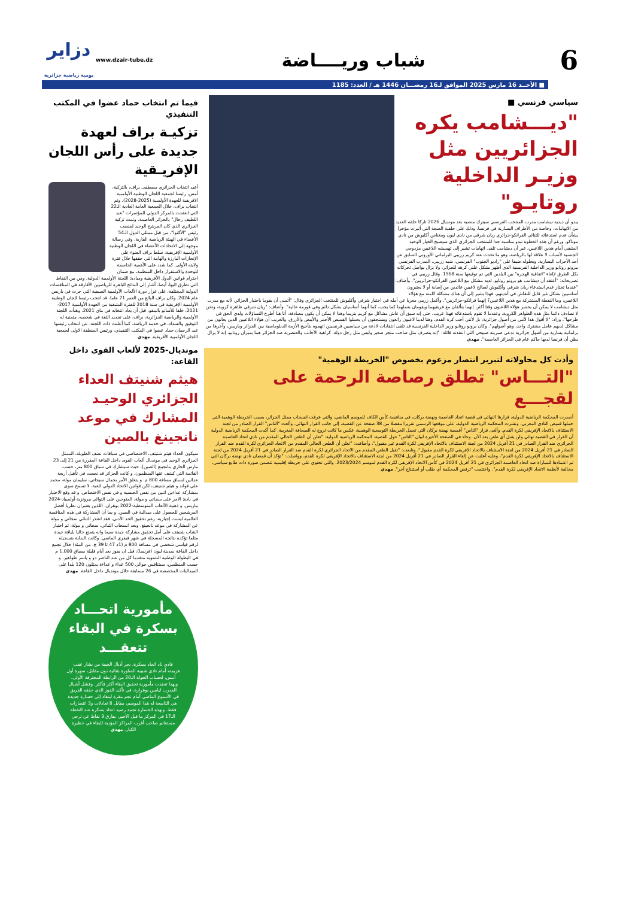6
شباب وريــــاضة
www.dzair-tube.dz
دزاير
يومية رياضية جزائرية
■ الأحــد 16 مارس 2025 الموافق لـ16 رمضـــان 1446 هـ / العدد: 1185
سياسي فرنسي ■
"ديـــشامب يكره الجزائريين مثل وزيـر الداخلية روتايـو"
يبدو أن ديديه ديشامب مدرب المنتخب الفرنسي سيترك منصبه بعد مونديال 2026 تاركا خلفه العديد من الاتهامات، وخاصة من الأطراف اليسارية في فرنسا، وذلك على خلفية الضجة التي أثيرت مؤخرا بشأن عدم استدعائه للثنائي الفرانكو-جزائري ريان شرقي من نادي ليون ومغناس أكليوش من نادي موناكو. ورغم أن هذه الخطوة تبدو مناسبة جدا للمنتخب الجزائري الذي سيصبح الخيار الوحيد المتبقي أمام هذين اللاعبين، غير أن ديشامب تلقى اتهامات تشير إلى تهميشه اللاعبين مزدوجي الجنسية لأسباب لا علاقة لها بالرياضة، وهو ما تحدث عنه كريم زريبي البرلماني الأوروبي السابق عن أحد الأحزاب اليسارية. وبحلوله ضيفا على "راديو الجنوب" الفرنسي، شبه زريبي، المدرب الفرنسي ببرونو روتايو وزير الداخلية الفرنسية الذي أظهر بشكل علني كرهه للجزائر، ولا يزال يواصل تحركاته بكل الطرق لإلغاء "اتفاقية الهجرة" بين البلدين التي تم توقيعها سنة 1968. وقال زريبي في تصريحاته: "أعتقد أن ديشامب هو برونو روتايو، لديه مشكل مع اللاعبين الفرانكو-جزائريين". وأضاف: "عندما تختار عدم استدعاء ريان شرقي وأكليوش لصالح لاعبين عائدين من إصابة أو لا يعتبرون أساسيين بشكل غير قابل للنقاش في أنديتهم، فهذا يشير إلى أن هناك مشكلة كامنة مع هؤلاء اللاعبين، وما النقطة المشتركة مع هذين اللاعبين؟ إنهما فرانكو-جزائريين". وأكمل زريبي معربا عن أمله في اختيار شرقي وأكليوش للمنتخب الجزائري وقال: "أتمنى أن يقوما باختيار الجزائر، لأنه مع مدرب مثل ديشامب لا يمكن أن يخسر هؤلاء اللاعبون وقتا أكثر، إنهما يتألقان مع فريقيهما ويقومان بعملهما كما يجب، كما أنهما أساسيان بشكل دائم وفي فورمة عالية". وأضاف: "ريان شرقي ظاهرة كروية، ونحن لا نصادف دائما مثل هذه الظواهر الكروية، وعندما لا تقوم باستدعائه فهذا غريب، حتى إنه سبق أن عاش مشاكل مع كريم بنزيما وهذا لا يمكن أن يكون مصادفة، أنا هنا أطرح التساؤلات ولدي الحق في طرحها". وزاد: "لا أقول هذا لأنني من أصول جزائرية، بل لأنني أحب كرة القدم، وهنا لدينا لاعبون رائعون ويستحقون أن يحملوا القميص الأحمر والأبيض والأزرق، والغريب أن هؤلاء اللاعبين الذين يعانون من مشاكل لديهم عامل مشترك واحد، وهو أصولهم". وكان برونو روتايو وزير الداخلية الفرنسية قد تلقى انتقادات لاذعة من سياسيين فرنسيين اتهموه بتأجيج الأزمة الدبلوماسية بين الجزائر وباريس، وآخرها من برلمانية يسارية من أصول جزائرية تدعى صبرينة صبيحي التي انتقدته قائلة: "إنه يتصرف مثل صاحب متجر صغير وليس مثل رجل دولة، كراهية الأجانب والعنصرية ضد الجزائر هما يميزان روتايو، إنه لا يزال يظن أن فرنسا لديها حاكم عام في الجزائر العاصمة". مهدي
وأدت كل محاولاته لتبرير انتصار مزعوم بخصوص "الخريطة الوهمية"
"التـــاس" تطلق رصاصة الرحمة على لقجـــع
أصدرت المحكمة الرياضية الدولية، قرارها النهائي في قضية اتحاد العاصمة ونهضة بركان، في منافسة كأس الكاف للموسم الماضي، والتي عرفت انسحاب ممثل الجزائر، بسبب الخريطة الوهمية التي حملها قميص النادي المغربي. ونشرت المحكمة الرياضية الدولية، على موقعها الرسمي تقريرا مفصلا من 38 صفحة عن القضية، إلى جانب القرار النهائي. وألغت "التاس" القرار الصادر من لجنة الاستئناف بالاتحاد الإفريقي لكرة القدم. وألغى قرار "التاس" أقمصة نهضة بركان التي تحمل الخريطة التوسعية الوهمية، عكس ما كانت تروج له الصحافة المغربية. كما أكدت المحكمة الرياضية الدولية أن القرار في القضية نهائي ولن يقبل أي طعن بعد الآن. وجاء في الصفحة الأخيرة لبيان "التاس" حول القضية: المحكمة الرياضية الدولية: "تعلن أن الطعن الحالي المقدم من نادي اتحاد العاصمة الجزائري ضد القرار الصادر في 21 أفريل 2024 من لجنة الاستئناف بالاتحاد الإفريقي لكرة القدم غير مقبول"، وأضافت: "تعلن أن الطعن الحالي المقدم من الاتحاد الجزائري لكرة القدم ضد القرار الصادر في 21 أفريل 2024 من لجنة الاستئناف بالاتحاد الإفريقي لكرة القدم مقبول"، وتابعت: "تقبل الطعن المقدم من الاتحاد الجزائري لكرة القدم ضد القرار الصادر في 21 أفريل 2024 من لجنة الاستئناف بالاتحاد الإفريقي لكرة القدم"، وعليه أعلنت عن إلغاء القرار الصادر في 21 أفريل 2024 من لجنة الاستئناف بالاتحاد الإفريقي لكرة القدم، وواصلت: "تؤكد أن قمصان نادي نهضة بركان التي تم اعتمادها للمباراة ضد اتحاد العاصمة الجزائري في 21 أفريل 2024 في كأس الاتحاد الإفريقي لكرة القدم لموسم 2023/2024، والتي تحتوي على خريطة إقليمية تتضمن صورة ذات طابع سياسي، مخالفة لأنظمة الاتحاد الإفريقي لكرة القدم". واختتمت "ترفض المحكمة أي طلب أو استنتاج آخر". مهدي
فيما تم انتخاب حماد عضوا في المكتب التنفيذي
تزكيـة براف لعهدة جديدة على رأس اللجان الإفريـقية
أعيد انتخاب الجزائري مصطفى براف، بالتزكية، أمس، رئيسا لجمعية اللجان الوطنية الأولمبية الافريقية للعهدة الأولمبية (2025-2028). وتم انتخاب براف، خلال الجمعية العامة العادية الـ22 التي انعقدت بالمركز الدولي للمؤتمرات "عبد اللطيف رحال" بالجزائر العاصمة. وتمت تزكية الجزائري الذي كان المرشح الوحيد لمنصب رئيس "الأكنوا"، من قبل ممثلي الدول الـ54 الأعضاء في الهيئة الرياضية القارية. وفي رسالة موجهة إلى الاتحادات الأعضاء في اللجان الوطنية الأولمبية الإفريقية، سلط براف الضوء على الإنجازات البارزة والهامة التي حققها خلال فترة ولايته الأولى. كما شدد على الأهمية الحاسمة للوحدة والاستقرار داخل المنظمة، مع ضمان احترام قوانين الدول الأفريقية ومبادئ اللجنة الأولمبية الدولية. ومن بين النقاط التي تطرق اليها، أيضا، أشار إلى النتائج الباهرة للرياضيين الأفارقة في المنافسات الدولية المختلفة، على غرار دورة الألعاب الأولمبية الصيفية التي جرت في باريس عام 2024. وكان براف البالغ من العمر 71 عاما، قد انتخب رئيسا للجان الوطنية الأولمبية الإفريقية في سنة 2018 للفترة المتبقية من العهدة الأولمبية 2017-2021، خلفا للأسانو بالينفو، قبل أن يعاد انتخابه في ماي 2021. وهنأت اللجنة الأولمبية والرياضية الجزائرية، براف، على تجديد الثقة في شخصه، متمنية له التوفيق والسداد، في خدمة الرياضة. كما أعلنت ذات اللجنة، عن انتخاب رئيسها عبد الرحمان حماد عضوا في المكتب التنفيذي، ورئيس المنطقة الاولى لجمعية اللجان الأولمبية الأفريقية. مهدي
مونديال-2025 لألعاب القوى داخل القاعة:
هيثم شنيتف العداء الجزائري الوحيـد المشارك في موعد نانجينغ بالصين
سيكون العداء هيثم شنيتف، الاختصاصي في سباقات نصف الطويلة، الممثل الجزائري الوحيد في مونديال ألعاب القوى داخل القاعة المقررة من 21 إلى 23 مارس الجاري بنانجينغ (الصين)، حيث سيشارك في سباق 800 متر، حسب القائمة التي كشف عنها المنظمون. و كانت الجزائر قد نجحت في تأهيل أربعة عدائين لسباق مسافة 800 م. و يتعلق الأمر بجمال سيجاتي، سليمان مولة، محمد علي قواند و هيثم شنيتف، لكن قوانين الاتحاد الدولي للعبة، لا تسمح سوى بمشاركة عداءين اثنين من نفس الجنسية و في نفس الاختصاص. و قد وقع الاختيار في بادئ الامر على سجاتي و مولة، المتوجين على التوالي ببرونزية أولمبياد-2024 بباريس، و ذهبية الألعاب المتوسطية-2022 بوهران، اللذين يعتبران نظريا أفضل المرشحين للحصول على ميدالية في الصين. و بما أن المشاركة في هذه المنافسة العالمية ليست إجبارية، رغم تحقيق الحد الأدنى، فقد اعتذر الثنائي سجاتي و مولة عن المشاركة في موعد نانجينغ. وبعد انسحاب الثنائي، سجاتي و مولة، تم اختيار الشاب شنيتف على أمل تحقيق مشاركة جيدة سيما وانه يتمتع حاليا بلياقة جيدة مثلما تؤكده نتائجه المسجلة في شهر فيفري الماضي. وكانت البداية بتسجيله لرقم قياسي شخصي في مسافة 800 م (1د 47 ثا 39 ج. من المئة) خلال تجمع داخل القاعة بمدينة ليون (فرنسا)، قبل ان يفوز بعد أيام قليلة بسباق 1.000 م في البطولة الوطنية الشتوية متقدما كل من عبد الناصر دو و ياسر طواهير. و حسب المنظمين، سيتنافس حوالي 500 عداء و عداءة يمثلون 120 بلدا على الميداليات المخصصة في 26 مسابقة خلال مونديال داخل القاعة. مهدي
مأمورية اتحـــاد بسكرة في البقاء تتعقـــد
عادي ناد اتحاد بسكرة، بجر أذيال الخيبة من بشار عقب هزيمته أمام نادي شبيبة الساورة بثنائية دون مقابل، سهرة أول أمس، لحساب الجولة الـ20 من الرابطة المحترفة الأولى، وبهذا تعقدت مأمورية تحقيق البقاء أكثر فأكثر. وفشل أشبال المدرب ليامين بوغرارة، في تأكيد الفوز الذي حققه الفريق في الأسبوع الماضي أمام نجم مقرة لينقاد إلى خسارة جديدة هي التاسعة له هذا الموسم، مقابل 8 تعادلات و3 انتصارات فقط. وبهذه الخسارة تجمد رصيد اتحاد بسكرة عند النقطة الـ17 في المركز ما قبل الأخير، بفارق 3 نقاط عن ترجي مستغانم صاحب أقرب المراكز المؤدية للبقاء في حظيرة الكبار. مهدي